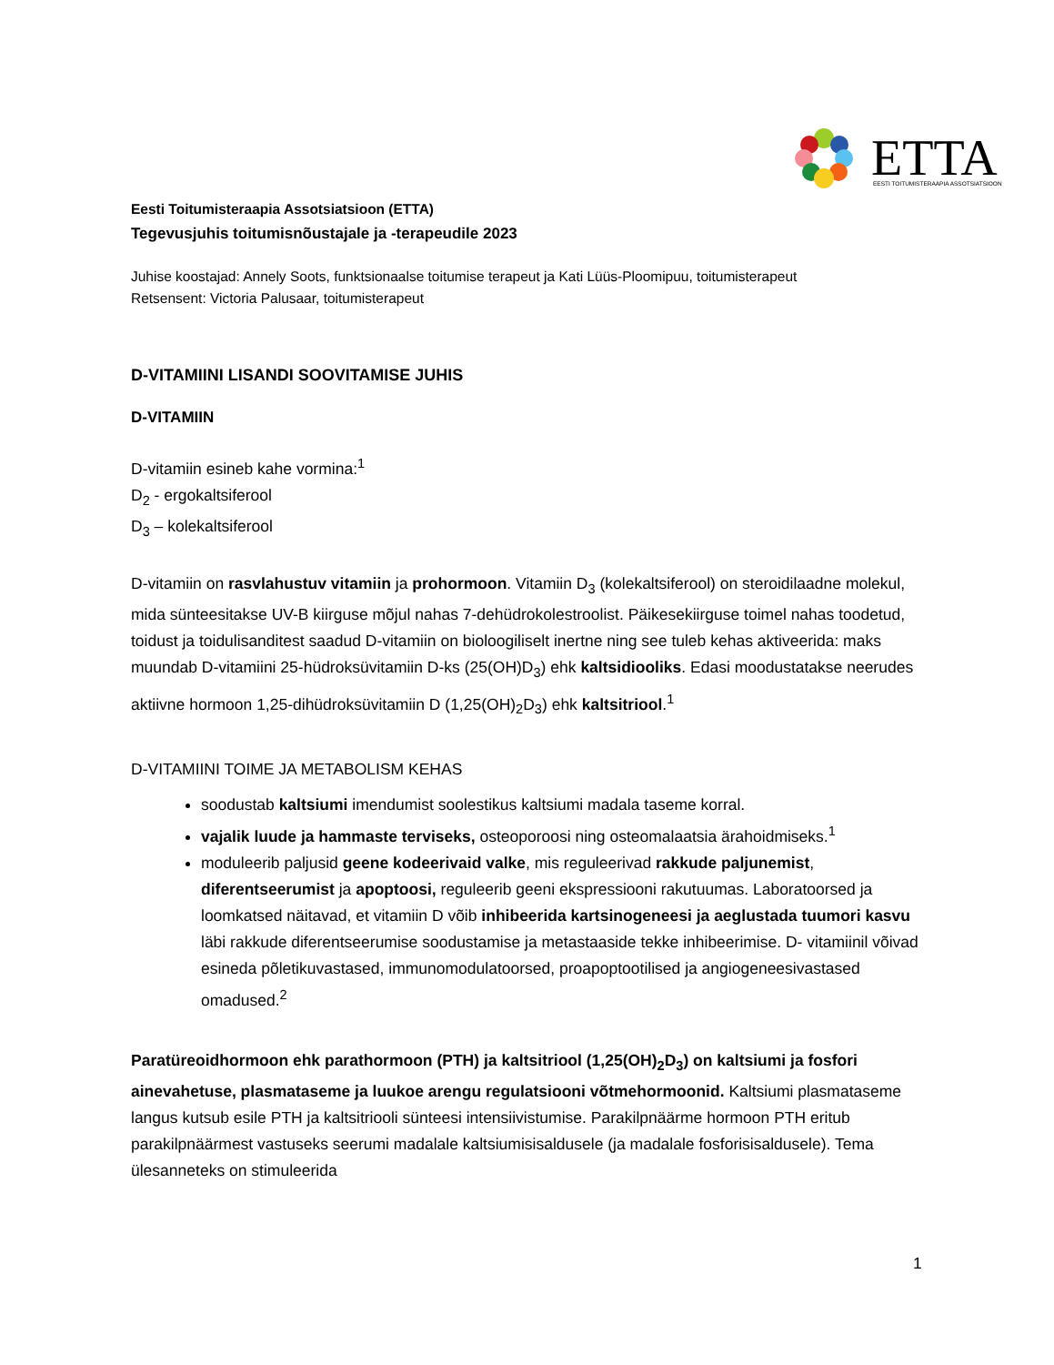ETTA
EESTI TOITUMISTERAAPIA ASSOTSIATSIOON
Eesti Toitumisteraapia Assotsiatsioon (ETTA)
Tegevusjuhis toitumisnõustajale ja -terapeudile 2023
Juhise koostajad: Annely Soots, funktsionaalse toitumise terapeut ja Kati Lüüs-Ploomipuu, toitumisterapeut
Retsensent: Victoria Palusaar, toitumisterapeut
D-VITAMIINI LISANDI SOOVITAMISE JUHIS
D-VITAMIIN
D-vitamiin esineb kahe vormina:<sup>1</sup>
D<sub>2</sub> - ergokaltsiferool
D<sub>3</sub> – kolekaltsiferool
D-vitamiin on rasvlahustuv vitamiin ja prohormoon. Vitamiin D<sub>3</sub> (kolekaltsiferool) on steroidilaadne molekul, mida sünteesitakse UV-B kiirguse mõjul nahas 7-dehüdrokolestroolist. Päikesekiirguse toimel nahas toodetud, toidust ja toidulisanditest saadud D-vitamiin on bioloogiliselt inertne ning see tuleb kehas aktiveerida: maks muundab D-vitamiini 25-hüdroksüvitamiin D-ks (25(OH)D<sub>3</sub>) ehk kaltsidiooliks. Edasi moodustatakse neerudes aktiivne hormoon 1,25-dihüdroksüvitamiin D (1,25(OH)<sub>2</sub>D<sub>3</sub>) ehk kaltsitriool.<sup>1</sup>
D-VITAMIINI TOIME JA METABOLISM KEHAS
soodustab kaltsiumi imendumist soolestikus kaltsiumi madala taseme korral.
vajalik luude ja hammaste terviseks, osteoporoosi ning osteomalaatsia ärahoidmiseks.<sup>1</sup>
moduleerib paljusid geene kodeerivaid valke, mis reguleerivad rakkude paljunemist, diferentseerumist ja apoptoosi, reguleerib geeni ekspressiooni rakutuumas. Laboratoorsed ja loomkatsed näitavad, et vitamiin D võib inhibeerida kartsinogeneesi ja aeglustada tuumori kasvu läbi rakkude diferentseerumise soodustamise ja metastaaside tekke inhibeerimise. D- vitamiinil võivad esineda põletikuvastased, immunomodulatoorsed, proapoptootilised ja angiogeneesivastased omadused.<sup>2</sup>
Paratüreoidhormoon ehk parathormoon (PTH) ja kaltsitriool (1,25(OH)<sub>2</sub>D<sub>3</sub>) on kaltsiumi ja fosfori ainevahetuse, plasmataseme ja luukoe arengu regulatsiooni võtmehormoonid. Kaltsiumi plasmataseme langus kutsub esile PTH ja kaltsitriooli sünteesi intensiivistumise. Parakilpnäärme hormoon PTH eritub parakilpnäärmest vastuseks seerumi madalale kaltsiumisisaldusele (ja madalale fosforisisaldusele). Tema ülesanneteks on stimuleerida
1